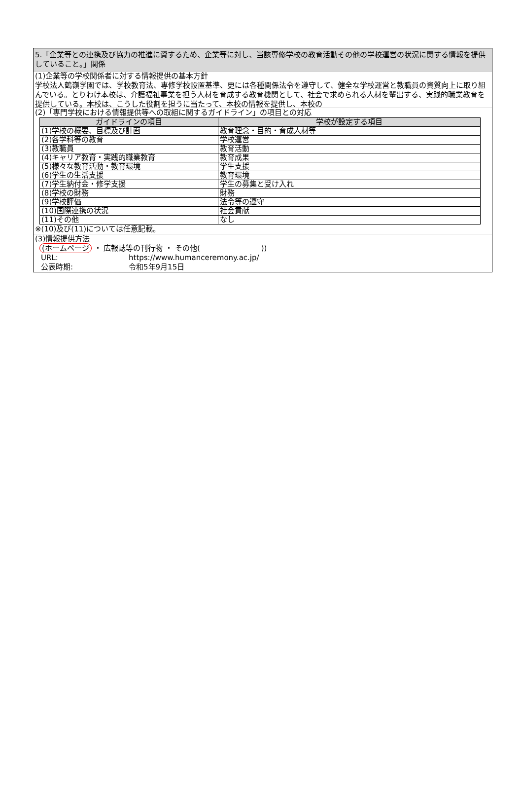5.「企業等との連携及び協力の推進に資するため、企業等に対し、当該専修学校の教育活動その他の学校運営の状況に関する情報を提供していること。」関係
(1)企業等の学校関係者に対する情報提供の基本方針
学校法人鶴嶺学園では、学校教育法、専修学校設置基準、更には各種関係法令を遵守して、健全な学校運営と教職員の資質向上に取り組んでいる。とりわけ本校は、介護福祉事業を担う人材を育成する教育機関として、社会で求められる人材を輩出する、実践的職業教育を提供している。本校は、こうした役割を担うに当たって、本校の情報を提供し、本校の
(2)「専門学校における情報提供等への取組に関するガイドライン」の項目との対応
| ガイドラインの項目 | 学校が設定する項目 |
| --- | --- |
| (1)学校の概要、目標及び計画 | 教育理念・目的・育成人材等 |
| (2)各学科等の教育 | 学校運営 |
| (3)教職員 | 教育活動 |
| (4)キャリア教育・実践的職業教育 | 教育成果 |
| (5)様々な教育活動・教育環境 | 学生支援 |
| (6)学生の生活支援 | 教育環境 |
| (7)学生納付金・修学支援 | 学生の募集と受け入れ |
| (8)学校の財務 | 財務 |
| (9)学校評価 | 法令等の遵守 |
| (10)国際連携の状況 | 社会貢献 |
| (11)その他 | なし |
※(10)及び(11)については任意記載。
(3)情報提供方法
(ホームページ ・ 広報誌等の刊行物 ・ その他( ))
URL: https://www.humanceremony.ac.jp/
公表時期: 令和5年9月15日